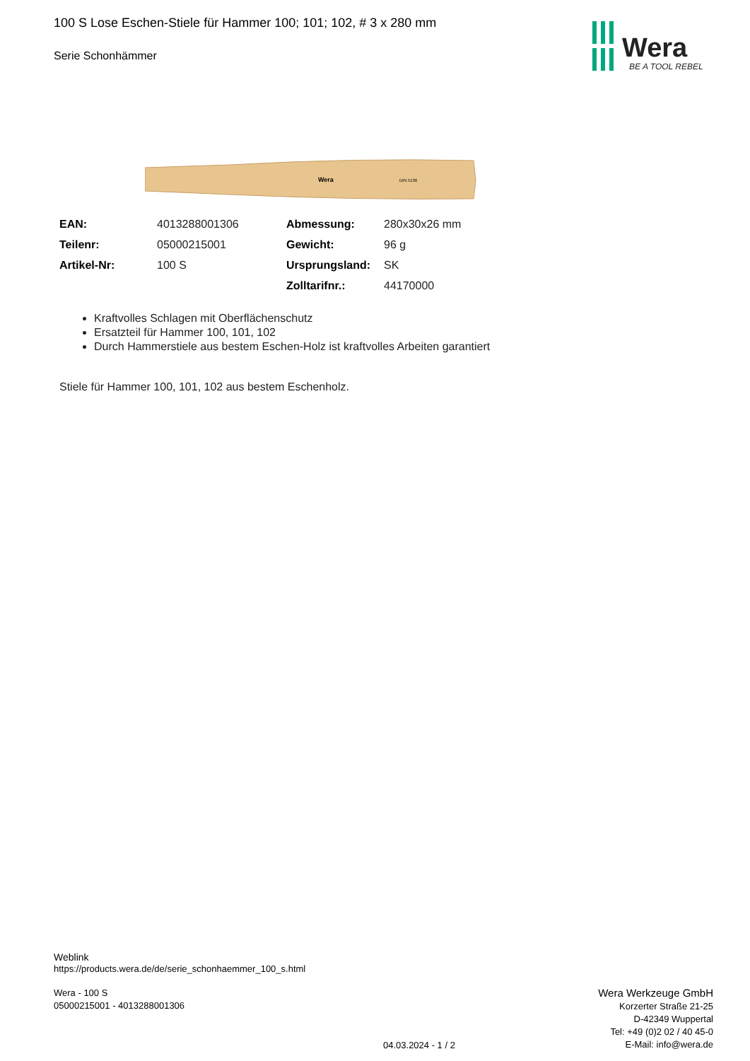100 S Lose Eschen-Stiele für Hammer 100; 101; 102, # 3 x 280 mm
Serie Schonhämmer
Wera
BE A TOOL REBEL
Wera
DIN 5136
| EAN: | 4013288001306 | Abmessung: | 280x30x26 mm |
| Teilenr: | 05000215001 | Gewicht: | 96 g |
| Artikel-Nr: | 100 S | Ursprungsland: | SK |
| | | Zolltarifnr.: | 44170000 |
Kraftvolles Schlagen mit Oberflächenschutz
Ersatzteil für Hammer 100, 101, 102
Durch Hammerstiele aus bestem Eschen-Holz ist kraftvolles Arbeiten garantiert
Stiele für Hammer 100, 101, 102 aus bestem Eschenholz.
Weblink
https://products.wera.de/de/serie_schonhaemmer_100_s.html
Wera - 100 S
05000215001 - 4013288001306
04.03.2024 - 1 / 2
Wera Werkzeuge GmbH
Korzerter Straße 21-25
D-42349 Wuppertal
Tel: +49 (0)2 02 / 40 45-0
E-Mail: info@wera.de